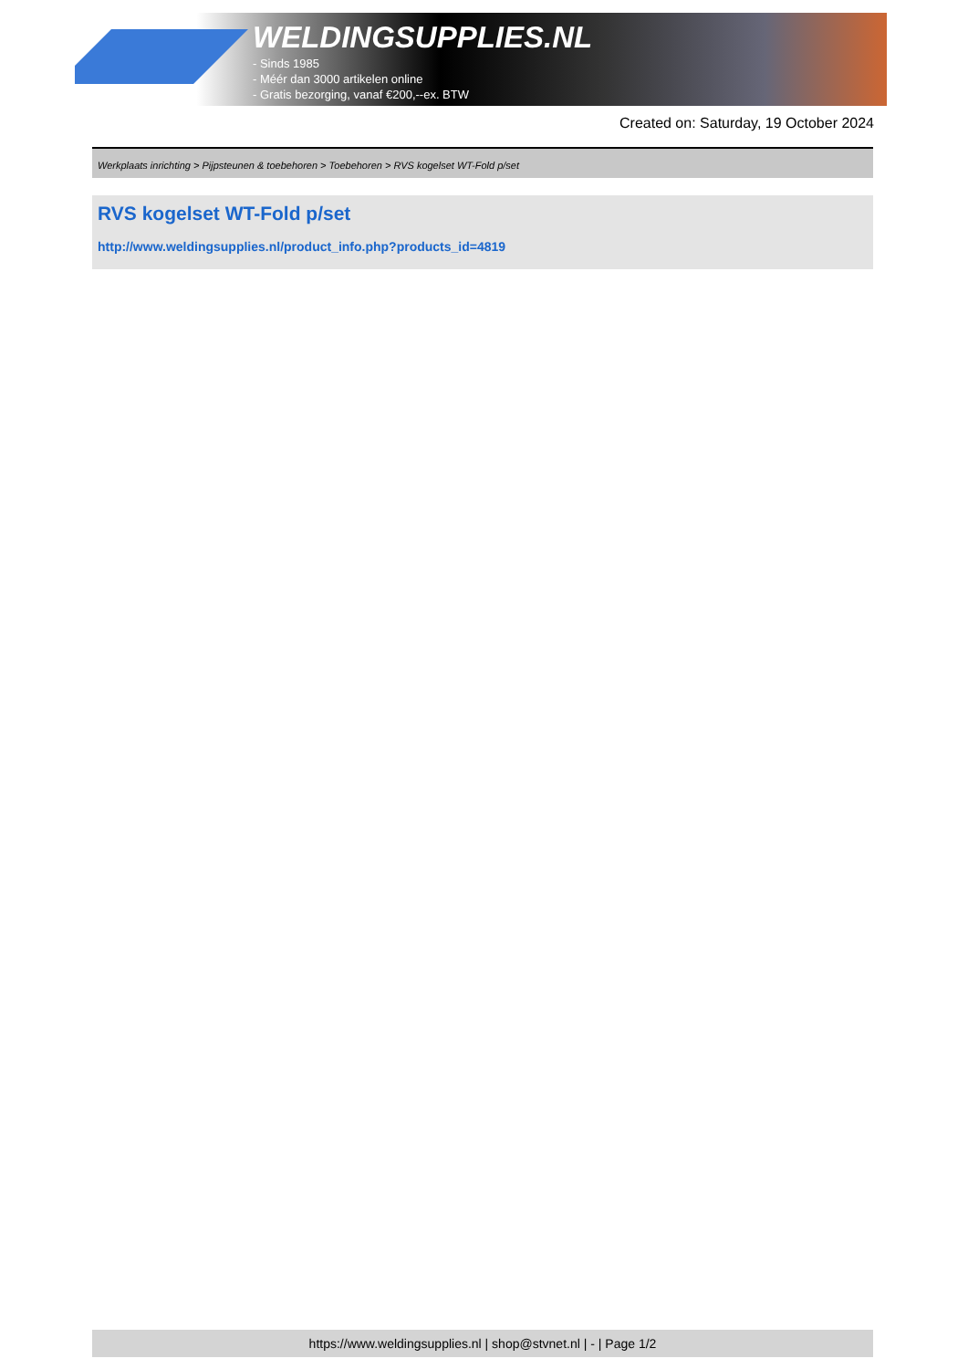WELDINGSUPPLIES.NL
- Sinds 1985
- Méér dan 3000 artikelen online
- Gratis bezorging, vanaf €200,--ex. BTW
Created on: Saturday, 19 October 2024
Werkplaats inrichting > Pijpsteunen & toebehoren > Toebehoren > RVS kogelset WT-Fold p/set
RVS kogelset WT-Fold p/set
http://www.weldingsupplies.nl/product_info.php?products_id=4819
https://www.weldingsupplies.nl | shop@stvnet.nl | - | Page 1/2